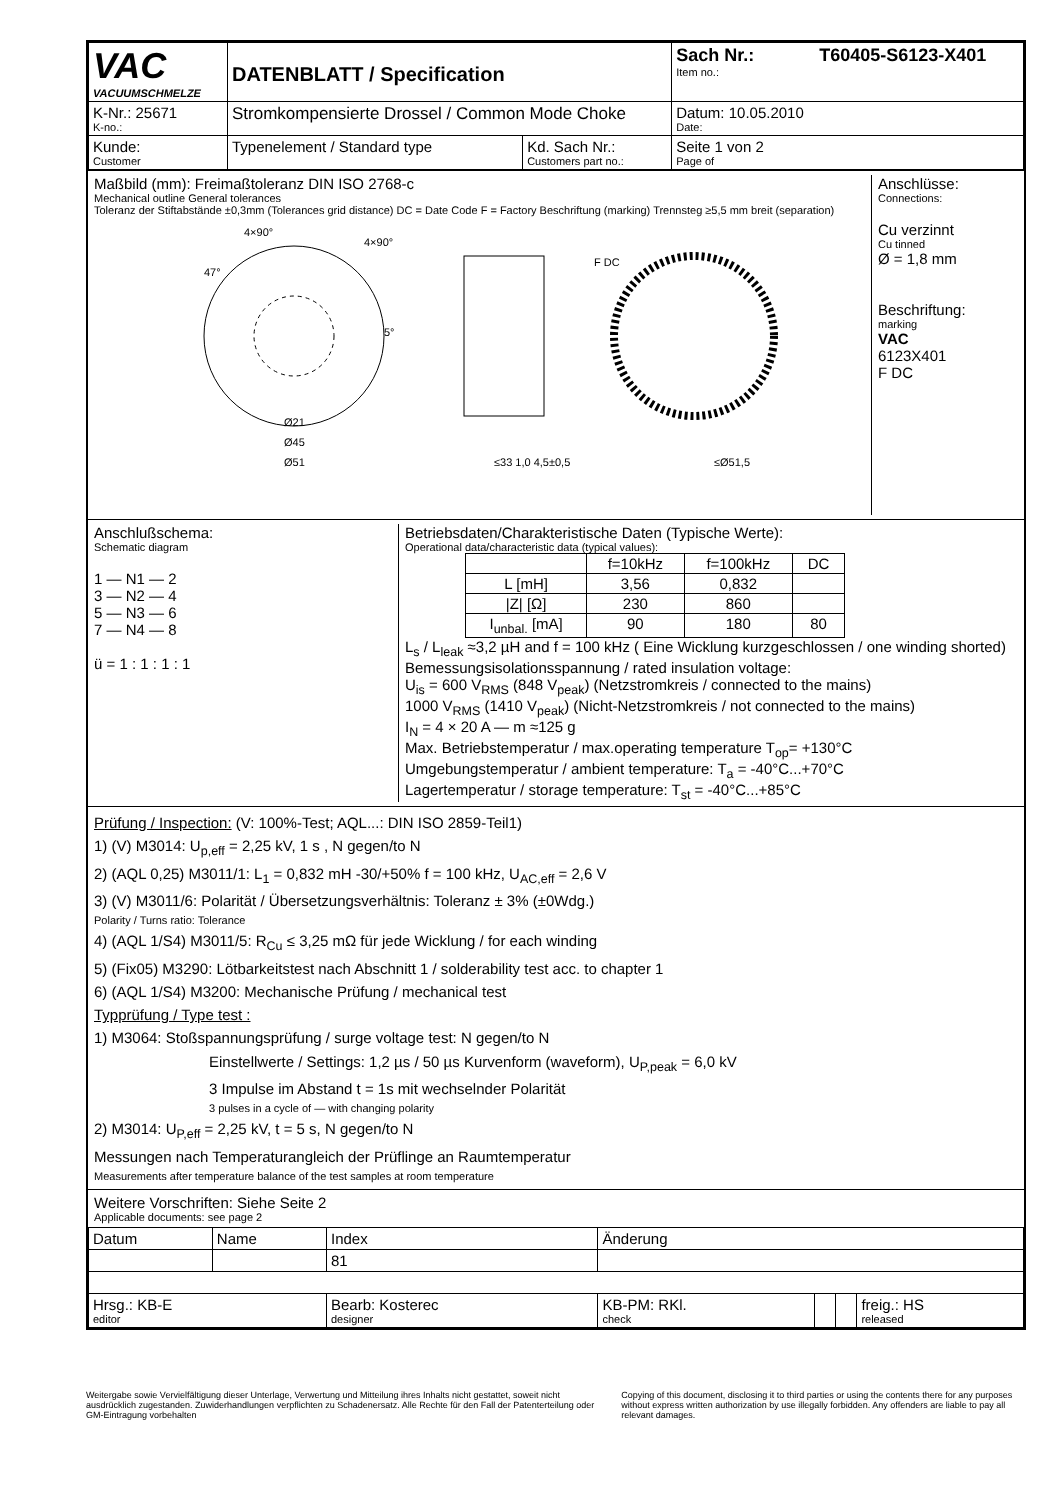| VAC VACUUMSCHMELZE | DATENBLATT / Specification | | Sach Nr.: T60405-S6123-X401 Item no.: |
| K-Nr.: 25671 K-no.: | Stromkompensierte Drossel / Common Mode Choke | | Datum: 10.05.2010 Date: |
| Kunde: Customer | Typenelement / Standard type | Kd. Sach Nr.: Customers part no.: | Seite 1 von 2 Page of |
Maßbild (mm): Freimaßtoleranz DIN ISO 2768-c
Mechanical outline General tolerances
Toleranz der Stiftabstände ±0,3mm (Tolerances grid distance) DC = Date Code F = Factory Beschriftung (marking) Trennsteg ≥5,5 mm breit (separation)
4×90°
4×90°
47°
5°
F DC
Ø21
Ø45
Ø51
≤33 1,0 4,5±0,5
≤Ø51,5
Anschlüsse:
Connections:
Cu verzinnt
Cu tinned
Ø = 1,8 mm
Beschriftung:
marking
VAC
6123X401
F DC
Anschlußschema:
Schematic diagram
1 — N1 — 2
3 — N2 — 4
5 — N3 — 6
7 — N4 — 8
ü = 1 : 1 : 1 : 1
Betriebsdaten/Charakteristische Daten (Typische Werte):
Operational data/characteristic data (typical values):
| | f=10kHz | f=100kHz | DC |
| L [mH] | 3,56 | 0,832 | |
| /Z/ [Ω] | 230 | 860 | |
| I<sub>unbal.</sub> [mA] | 90 | 180 | 80 |
L<sub>s</sub> / L<sub>leak</sub> ≈3,2 µH and f = 100 kHz ( Eine Wicklung kurzgeschlossen / one winding shorted)
Bemessungsisolationsspannung / rated insulation voltage:
U<sub>is</sub> = 600 V<sub>RMS</sub> (848 V<sub>peak</sub>) (Netzstromkreis / connected to the mains)
1000 V<sub>RMS</sub> (1410 V<sub>peak</sub>) (Nicht-Netzstromkreis / not connected to the mains)
I<sub>N</sub> = 4 × 20 A — m ≈125 g
Max. Betriebstemperatur / max.operating temperature T<sub>op</sub>= +130°C
Umgebungstemperatur / ambient temperature: T<sub>a</sub> = -40°C...+70°C
Lagertemperatur / storage temperature: T<sub>st</sub> = -40°C...+85°C
Prüfung / Inspection: (V: 100%-Test; AQL...: DIN ISO 2859-Teil1)
1) (V) M3014: U<sub>p,eff</sub> = 2,25 kV, 1 s , N gegen/to N
2) (AQL 0,25) M3011/1: L<sub>1</sub> = 0,832 mH -30/+50% f = 100 kHz, U<sub>AC,eff</sub> = 2,6 V
3) (V) M3011/6: Polarität / Übersetzungsverhältnis: Toleranz ± 3% (±0Wdg.)
Polarity / Turns ratio: Tolerance
4) (AQL 1/S4) M3011/5: R<sub>Cu</sub> ≤ 3,25 mΩ für jede Wicklung / for each winding
5) (Fix05) M3290: Lötbarkeitstest nach Abschnitt 1 / solderability test acc. to chapter 1
6) (AQL 1/S4) M3200: Mechanische Prüfung / mechanical test
Typprüfung / Type test :
1) M3064: Stoßspannungsprüfung / surge voltage test: N gegen/to N
Einstellwerte / Settings: 1,2 µs / 50 µs Kurvenform (waveform), U<sub>P,peak</sub> = 6,0 kV
3 Impulse im Abstand t = 1s mit wechselnder Polarität
3 pulses in a cycle of — with changing polarity
2) M3014: U<sub>P,eff</sub> = 2,25 kV, t = 5 s, N gegen/to N
Messungen nach Temperaturangleich der Prüflinge an Raumtemperatur
Measurements after temperature balance of the test samples at room temperature
Weitere Vorschriften: Siehe Seite 2
Applicable documents: see page 2
| Datum | Name | Index | Änderung | | | |
| | | 81 | | | | |
| Hrsg.: KB-E editor | | Bearb: Kosterec designer | KB-PM: RKl. check | | | freig.: HS released |
Weitergabe sowie Vervielfältigung dieser Unterlage, Verwertung und Mitteilung ihres Inhalts nicht gestattet, soweit nicht ausdrücklich zugestanden. Zuwiderhandlungen verpflichten zu Schadenersatz. Alle Rechte für den Fall der Patenterteilung oder GM-Eintragung vorbehalten
Copying of this document, disclosing it to third parties or using the contents there for any purposes without express written authorization by use illegally forbidden. Any offenders are liable to pay all relevant damages.